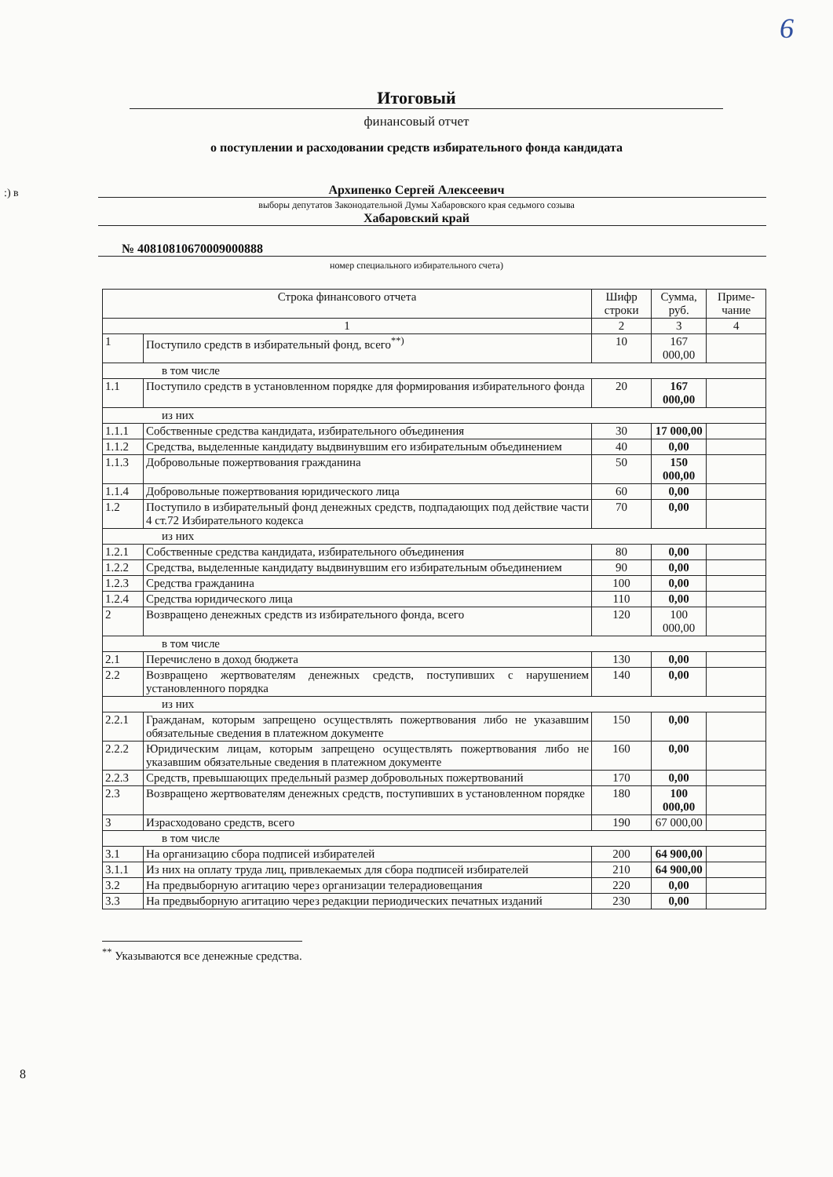6
:) в
Итоговый
финансовый отчет
о поступлении и расходовании средств избирательного фонда кандидата
Архипенко Сергей Алексеевич
выборы депутатов Законодательной Думы Хабаровского края седьмого созыва
Хабаровский край
№ 40810810670009000888
номер специального избирательного счета)
| Строка финансового отчета | | Шифр строки | Сумма, руб. | Приме-чание |
| --- | --- | --- | --- | --- |
| 1 | | 2 | 3 | 4 |
| 1 | Поступило средств в избирательный фонд, всего<sup>**)</sup> | 10 | 167 000,00 | |
| в том числе | | | | |
| 1.1 | Поступило средств в установленном порядке для формирования избирательного фонда | 20 | 167 000,00 | |
| из них | | | | |
| 1.1.1 | Собственные средства кандидата, избирательного объединения | 30 | 17 000,00 | |
| 1.1.2 | Средства, выделенные кандидату выдвинувшим его избирательным объединением | 40 | 0,00 | |
| 1.1.3 | Добровольные пожертвования гражданина | 50 | 150 000,00 | |
| 1.1.4 | Добровольные пожертвования юридического лица | 60 | 0,00 | |
| 1.2 | Поступило в избирательный фонд денежных средств, подпадающих под действие части 4 ст.72 Избирательного кодекса | 70 | 0,00 | |
| из них | | | | |
| 1.2.1 | Собственные средства кандидата, избирательного объединения | 80 | 0,00 | |
| 1.2.2 | Средства, выделенные кандидату выдвинувшим его избирательным объединением | 90 | 0,00 | |
| 1.2.3 | Средства гражданина | 100 | 0,00 | |
| 1.2.4 | Средства юридического лица | 110 | 0,00 | |
| 2 | Возвращено денежных средств из избирательного фонда, всего | 120 | 100 000,00 | |
| в том числе | | | | |
| 2.1 | Перечислено в доход бюджета | 130 | 0,00 | |
| 2.2 | Возвращено жертвователям денежных средств, поступивших с нарушением установленного порядка | 140 | 0,00 | |
| из них | | | | |
| 2.2.1 | Гражданам, которым запрещено осуществлять пожертвования либо не указавшим обязательные сведения в платежном документе | 150 | 0,00 | |
| 2.2.2 | Юридическим лицам, которым запрещено осуществлять пожертвования либо не указавшим обязательные сведения в платежном документе | 160 | 0,00 | |
| 2.2.3 | Средств, превышающих предельный размер добровольных пожертвований | 170 | 0,00 | |
| 2.3 | Возвращено жертвователям денежных средств, поступивших в установленном порядке | 180 | 100 000,00 | |
| 3 | Израсходовано средств, всего | 190 | 67 000,00 | |
| в том числе | | | | |
| 3.1 | На организацию сбора подписей избирателей | 200 | 64 900,00 | |
| 3.1.1 | Из них на оплату труда лиц, привлекаемых для сбора подписей избирателей | 210 | 64 900,00 | |
| 3.2 | На предвыборную агитацию через организации телерадиовещания | 220 | 0,00 | |
| 3.3 | На предвыборную агитацию через редакции периодических печатных изданий | 230 | 0,00 | |
<sup>**</sup> Указываются все денежные средства.
8